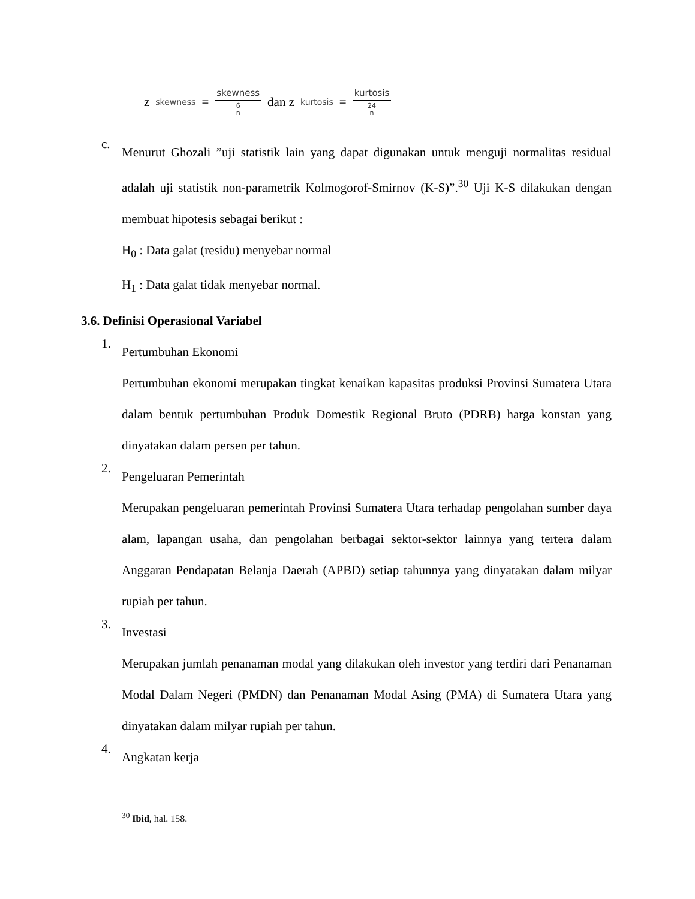z skewness = skewness 6
n dan z kurtosis = kurtosis 24
n
c.
Menurut Ghozali ”uji statistik lain yang dapat digunakan untuk menguji normalitas residual adalah uji statistik non-parametrik Kolmogorof-Smirnov (K-S)”.<sup>30</sup> Uji K-S dilakukan dengan membuat hipotesis sebagai berikut :
H<sub>0</sub> : Data galat (residu) menyebar normal
H<sub>1</sub> : Data galat tidak menyebar normal.
3.6. Definisi Operasional Variabel
1.
Pertumbuhan Ekonomi
Pertumbuhan ekonomi merupakan tingkat kenaikan kapasitas produksi Provinsi Sumatera Utara dalam bentuk pertumbuhan Produk Domestik Regional Bruto (PDRB) harga konstan yang dinyatakan dalam persen per tahun.
2.
Pengeluaran Pemerintah
Merupakan pengeluaran pemerintah Provinsi Sumatera Utara terhadap pengolahan sumber daya alam, lapangan usaha, dan pengolahan berbagai sektor-sektor lainnya yang tertera dalam Anggaran Pendapatan Belanja Daerah (APBD) setiap tahunnya yang dinyatakan dalam milyar rupiah per tahun.
3.
Investasi
Merupakan jumlah penanaman modal yang dilakukan oleh investor yang terdiri dari Penanaman Modal Dalam Negeri (PMDN) dan Penanaman Modal Asing (PMA) di Sumatera Utara yang dinyatakan dalam milyar rupiah per tahun.
4.
Angkatan kerja
<sup>30</sup> Ibid, hal. 158.